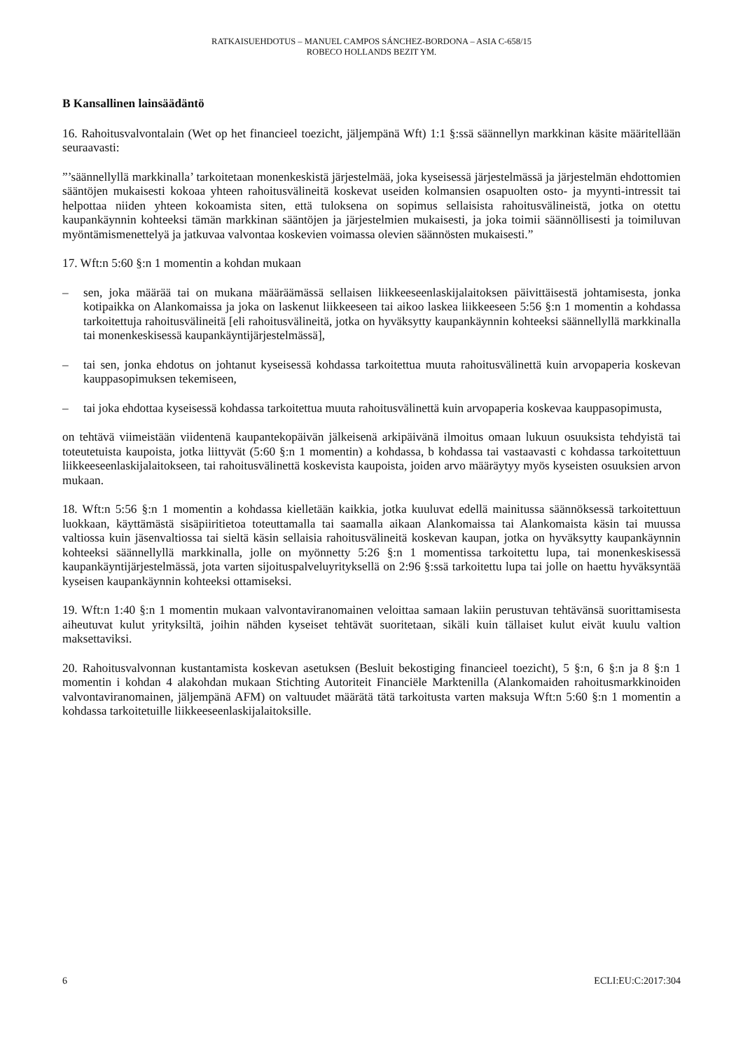RATKAISUEHDOTUS – MANUEL CAMPOS SÁNCHEZ-BORDONA – ASIA C-658/15
ROBECO HOLLANDS BEZIT YM.
B Kansallinen lainsäädäntö
16. Rahoitusvalvontalain (Wet op het financieel toezicht, jäljempänä Wft) 1:1 §:ssä säännellyn markkinan käsite määritellään seuraavasti:
”’säännellyllä markkinalla’ tarkoitetaan monenkeskistä järjestelmää, joka kyseisessä järjestelmässä ja järjestelmän ehdottomien sääntöjen mukaisesti kokoaa yhteen rahoitusvälineitä koskevat useiden kolmansien osapuolten osto- ja myynti-intressit tai helpottaa niiden yhteen kokoamista siten, että tuloksena on sopimus sellaisista rahoitusvälineistä, jotka on otettu kaupankäynnin kohteeksi tämän markkinan sääntöjen ja järjestelmien mukaisesti, ja joka toimii säännöllisesti ja toimiluvan myöntämismenettelyä ja jatkuvaa valvontaa koskevien voimassa olevien säännösten mukaisesti.”
17. Wft:n 5:60 §:n 1 momentin a kohdan mukaan
– sen, joka määrää tai on mukana määräämässä sellaisen liikkeeseenlaskijalaitoksen päivittäisestä johtamisesta, jonka kotipaikka on Alankomaissa ja joka on laskenut liikkeeseen tai aikoo laskea liikkeeseen 5:56 §:n 1 momentin a kohdassa tarkoitettuja rahoitusvälineitä [eli rahoitusvälineitä, jotka on hyväksytty kaupankäynnin kohteeksi säännellyllä markkinalla tai monenkeskisessä kaupankäyntijärjestelmässä],
– tai sen, jonka ehdotus on johtanut kyseisessä kohdassa tarkoitettua muuta rahoitusvälinettä kuin arvopaperia koskevan kauppasopimuksen tekemiseen,
– tai joka ehdottaa kyseisessä kohdassa tarkoitettua muuta rahoitusvälinettä kuin arvopaperia koskevaa kauppasopimusta,
on tehtävä viimeistään viidentenä kaupantekopäivän jälkeisenä arkipäivänä ilmoitus omaan lukuun osuuksista tehdyistä tai toteutetuista kaupoista, jotka liittyvät (5:60 §:n 1 momentin) a kohdassa, b kohdassa tai vastaavasti c kohdassa tarkoitettuun liikkeeseenlaskijalaitokseen, tai rahoitusvälinettä koskevista kaupoista, joiden arvo määräytyy myös kyseisten osuuksien arvon mukaan.
18. Wft:n 5:56 §:n 1 momentin a kohdassa kielletään kaikkia, jotka kuuluvat edellä mainitussa säännöksessä tarkoitettuun luokkaan, käyttämästä sisäpiiritietoa toteuttamalla tai saamalla aikaan Alankomaissa tai Alankomaista käsin tai muussa valtiossa kuin jäsenvaltiossa tai sieltä käsin sellaisia rahoitusvälineitä koskevan kaupan, jotka on hyväksytty kaupankäynnin kohteeksi säännellyllä markkinalla, jolle on myönnetty 5:26 §:n 1 momentissa tarkoitettu lupa, tai monenkeskisessä kaupankäyntijärjestelmässä, jota varten sijoituspalveluyrityksellä on 2:96 §:ssä tarkoitettu lupa tai jolle on haettu hyväksyntää kyseisen kaupankäynnin kohteeksi ottamiseksi.
19. Wft:n 1:40 §:n 1 momentin mukaan valvontaviranomainen veloittaa samaan lakiin perustuvan tehtävänsä suorittamisesta aiheutuvat kulut yrityksiltä, joihin nähden kyseiset tehtävät suoritetaan, sikäli kuin tällaiset kulut eivät kuulu valtion maksettaviksi.
20. Rahoitusvalvonnan kustantamista koskevan asetuksen (Besluit bekostiging financieel toezicht), 5 §:n, 6 §:n ja 8 §:n 1 momentin i kohdan 4 alakohdan mukaan Stichting Autoriteit Financiële Marktenilla (Alankomaiden rahoitusmarkkinoiden valvontaviranomainen, jäljempänä AFM) on valtuudet määrätä tätä tarkoitusta varten maksuja Wft:n 5:60 §:n 1 momentin a kohdassa tarkoitetuille liikkeeseenlaskijalaitoksille.
6 ECLI:EU:C:2017:304